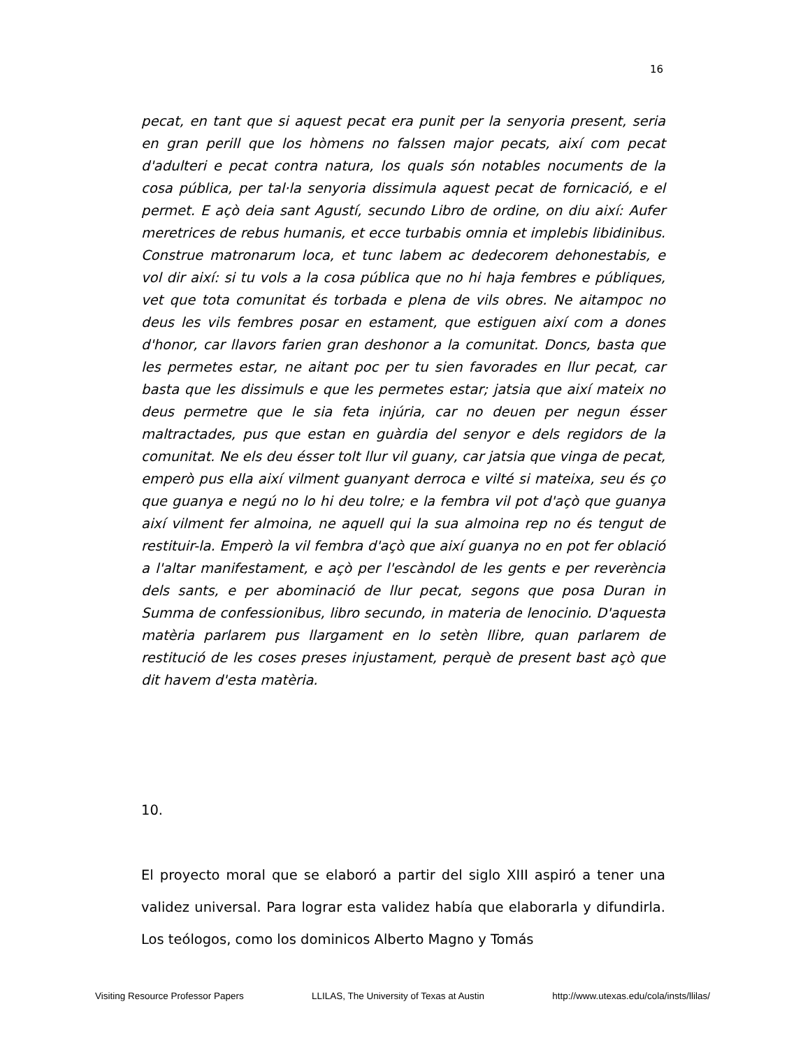16
pecat, en tant que si aquest pecat era punit per la senyoria present, seria en gran perill que los hòmens no falssen major pecats, així com pecat d'adulteri e pecat contra natura, los quals són notables nocuments de la cosa pública, per tal·la senyoria dissimula aquest pecat de fornicació, e el permet. E açò deia sant Agustí, secundo Libro de ordine, on diu així: Aufer meretrices de rebus humanis, et ecce turbabis omnia et implebis libidinibus. Construe matronarum loca, et tunc labem ac dedecorem dehonestabis, e vol dir així: si tu vols a la cosa pública que no hi haja fembres e públiques, vet que tota comunitat és torbada e plena de vils obres. Ne aitampoc no deus les vils fembres posar en estament, que estiguen així com a dones d'honor, car llavors farien gran deshonor a la comunitat. Doncs, basta que les permetes estar, ne aitant poc per tu sien favorades en llur pecat, car basta que les dissimuls e que les permetes estar; jatsia que així mateix no deus permetre que le sia feta injúria, car no deuen per negun ésser maltractades, pus que estan en guàrdia del senyor e dels regidors de la comunitat. Ne els deu ésser tolt llur vil guany, car jatsia que vinga de pecat, emperò pus ella així vilment guanyant derroca e vilté si mateixa, seu és ço que guanya e negú no lo hi deu tolre; e la fembra vil pot d'açò que guanya així vilment fer almoina, ne aquell qui la sua almoina rep no és tengut de restituir-la. Emperò la vil fembra d'açò que així guanya no en pot fer oblació a l'altar manifestament, e açò per l'escàndol de les gents e per reverència dels sants, e per abominació de llur pecat, segons que posa Duran in Summa de confessionibus, libro secundo, in materia de lenocinio. D'aquesta matèria parlarem pus llargament en lo setèn llibre, quan parlarem de restitució de les coses preses injustament, perquè de present bast açò que dit havem d'esta matèria.
10.
El proyecto moral que se elaboró a partir del siglo XIII aspiró a tener una validez universal. Para lograr esta validez había que elaborarla y difundirla. Los teólogos, como los dominicos Alberto Magno y Tomás
Visiting Resource Professor Papers LLILAS, The University of Texas at Austin http://www.utexas.edu/cola/insts/llilas/